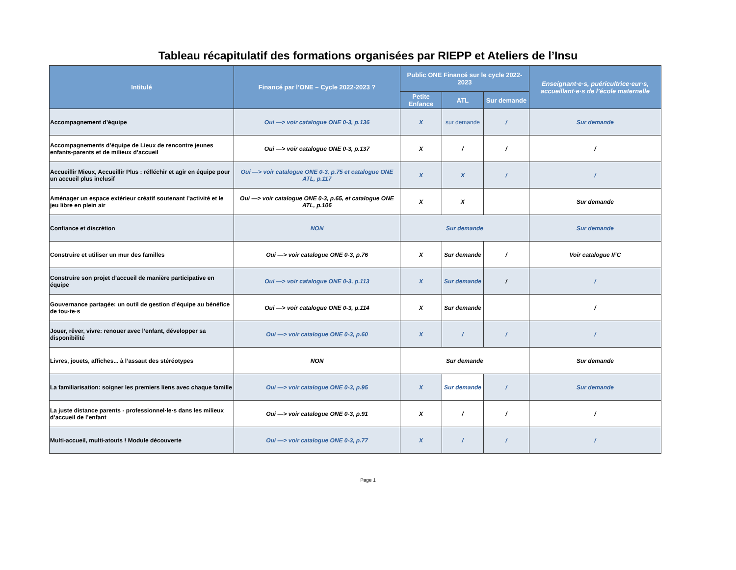Tableau récapitulatif des formations organisées par RIEPP et Ateliers de l’Insu
| Intitulé | Financé par l’ONE – Cycle 2022-2023 ? | Public ONE Financé sur le cycle 2022-2023 | | | Enseignant·e·s, puéricultrice·eur·s, accueillant·e·s de l’école maternelle |
| --- | --- | --- | --- | --- | --- |
| | | Petite Enfance | ATL | Sur demande | |
| Accompagnement d’équipe | Oui —> voir catalogue ONE 0-3, p.136 | X | sur demande | / | Sur demande |
| Accompagnements d’équipe de Lieux de rencontre jeunes enfants-parents et de milieux d’accueil | Oui —> voir catalogue ONE 0-3, p.137 | X | / | / | / |
| Accueillir Mieux, Accueillir Plus : réfléchir et agir en équipe pour un accueil plus inclusif | Oui —> voir catalogue ONE 0-3, p.75 et catalogue ONE ATL, p.117 | X | X | / | / |
| Aménager un espace extérieur créatif soutenant l’activité et le jeu libre en plein air | Oui —> voir catalogue ONE 0-3, p.65, et catalogue ONE ATL, p.106 | X | X | | Sur demande |
| Confiance et discrétion | NON | Sur demande | | | Sur demande |
| Construire et utiliser un mur des familles | Oui —> voir catalogue ONE 0-3, p.76 | X | Sur demande | / | Voir catalogue IFC |
| Construire son projet d’accueil de manière participative en équipe | Oui —> voir catalogue ONE 0-3, p.113 | X | Sur demande | / | / |
| Gouvernance partagée: un outil de gestion d’équipe au bénéfice de tou·te·s | Oui —> voir catalogue ONE 0-3, p.114 | X | Sur demande | | / |
| Jouer, rêver, vivre: renouer avec l’enfant, développer sa disponibilité | Oui —> voir catalogue ONE 0-3, p.60 | X | / | / | / |
| Livres, jouets, affiches... à l’assaut des stéréotypes | NON | Sur demande | | | Sur demande |
| La familiarisation: soigner les premiers liens avec chaque famille | Oui —> voir catalogue ONE 0-3, p.95 | X | Sur demande | / | Sur demande |
| La juste distance parents - professionnel·le·s dans les milieux d’accueil de l’enfant | Oui —> voir catalogue ONE 0-3, p.91 | X | / | / | / |
| Multi-accueil, multi-atouts ! Module découverte | Oui —> voir catalogue ONE 0-3, p.77 | X | / | / | / |
Page 1